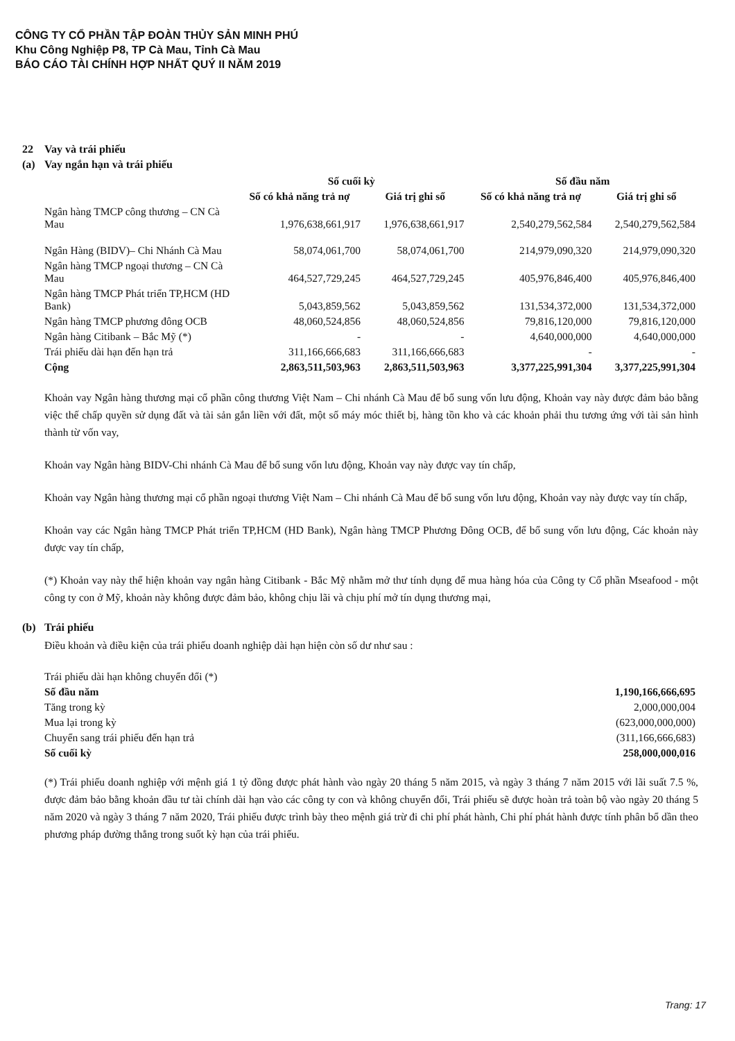CÔNG TY CỔ PHẦN TẬP ĐOÀN THỦY SẢN MINH PHÚ
Khu Công Nghiệp P8, TP Cà Mau, Tỉnh Cà Mau
BÁO CÁO TÀI CHÍNH HỢP NHẤT QUÝ II NĂM 2019
22 Vay và trái phiếu
(a) Vay ngắn hạn và trái phiếu
| | Số cuối kỳ | | Số đầu năm | |
| --- | --- | --- | --- | --- |
| | Số có khả năng trả nợ | Giá trị ghi sổ | Số có khả năng trả nợ | Giá trị ghi sổ |
| Ngân hàng TMCP công thương – CN Cà Mau | 1,976,638,661,917 | 1,976,638,661,917 | 2,540,279,562,584 | 2,540,279,562,584 |
| Ngân Hàng (BIDV)– Chi Nhánh Cà Mau | 58,074,061,700 | 58,074,061,700 | 214,979,090,320 | 214,979,090,320 |
| Ngân hàng TMCP ngoại thương – CN Cà Mau | 464,527,729,245 | 464,527,729,245 | 405,976,846,400 | 405,976,846,400 |
| Ngân hàng TMCP Phát triển TP,HCM (HD Bank) | 5,043,859,562 | 5,043,859,562 | 131,534,372,000 | 131,534,372,000 |
| Ngân hàng TMCP phương đông OCB | 48,060,524,856 | 48,060,524,856 | 79,816,120,000 | 79,816,120,000 |
| Ngân hàng Citibank – Bắc Mỹ (*) | - | - | 4,640,000,000 | 4,640,000,000 |
| Trái phiếu dài hạn đến hạn trả | 311,166,666,683 | 311,166,666,683 | - | - |
| Cộng | 2,863,511,503,963 | 2,863,511,503,963 | 3,377,225,991,304 | 3,377,225,991,304 |
Khoản vay Ngân hàng thương mại cổ phần công thương Việt Nam – Chi nhánh Cà Mau để bổ sung vốn lưu động, Khoản vay này được đảm bảo bằng việc thế chấp quyền sử dụng đất và tài sản gắn liền với đất, một số máy móc thiết bị, hàng tồn kho và các khoản phải thu tương ứng với tài sản hình thành từ vốn vay,
Khoản vay Ngân hàng BIDV-Chi nhánh Cà Mau để bổ sung vốn lưu động, Khoản vay này được vay tín chấp,
Khoản vay Ngân hàng thương mại cổ phần ngoại thương Việt Nam – Chi nhánh Cà Mau để bổ sung vốn lưu động, Khoản vay này được vay tín chấp,
Khoản vay các Ngân hàng TMCP Phát triển TP,HCM (HD Bank), Ngân hàng TMCP Phương Đông OCB, để bổ sung vốn lưu động, Các khoản này được vay tín chấp,
(*) Khoản vay này thể hiện khoản vay ngân hàng Citibank - Bắc Mỹ nhằm mở thư tính dụng để mua hàng hóa của Công ty Cổ phần Mseafood - một công ty con ở Mỹ, khoản này không được đảm bảo, không chịu lãi và chịu phí mở tín dụng thương mại,
(b) Trái phiếu
Điều khoản và điều kiện của trái phiếu doanh nghiệp dài hạn hiện còn số dư như sau :
| Trái phiếu dài hạn không chuyển đổi (*) | |
| Số đầu năm | 1,190,166,666,695 |
| Tăng trong kỳ | 2,000,000,004 |
| Mua lại trong kỳ | (623,000,000,000) |
| Chuyển sang trái phiếu đến hạn trả | (311,166,666,683) |
| Số cuối kỳ | 258,000,000,016 |
(*) Trái phiếu doanh nghiệp với mệnh giá 1 tỷ đồng được phát hành vào ngày 20 tháng 5 năm 2015, và ngày 3 tháng 7 năm 2015 với lãi suất 7.5 %, được đảm bảo bằng khoản đầu tư tài chính dài hạn vào các công ty con và không chuyển đổi, Trái phiếu sẽ được hoàn trả toàn bộ vào ngày 20 tháng 5 năm 2020 và ngày 3 tháng 7 năm 2020, Trái phiếu được trình bày theo mệnh giá trừ đi chi phí phát hành, Chi phí phát hành được tính phân bổ dần theo phương pháp đường thẳng trong suốt kỳ hạn của trái phiếu.
Trang: 17